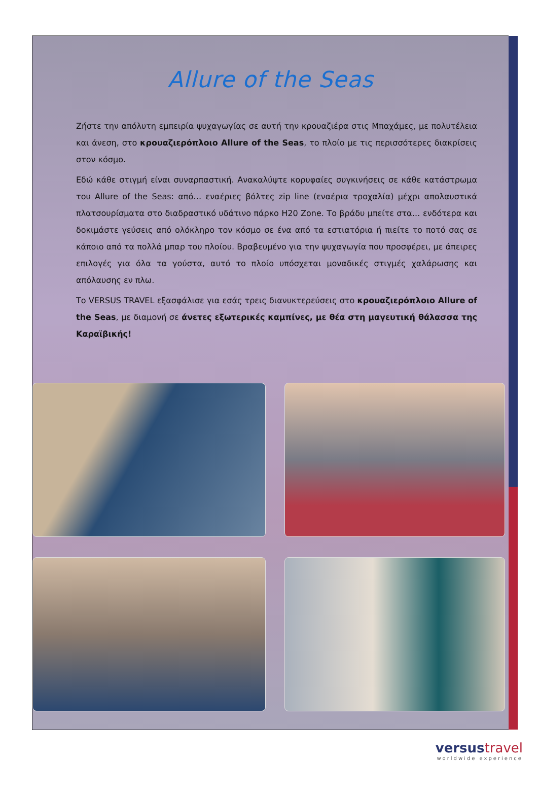Allure of the Seas
Ζήστε την απόλυτη εμπειρία ψυχαγωγίας σε αυτή την κρουαζιέρα στις Μπαχάμες, με πολυτέλεια και άνεση, στο κρουαζιερόπλοιο Allure of the Seas, το πλοίο με τις περισσότερες διακρίσεις στον κόσμο.
Εδώ κάθε στιγμή είναι συναρπαστική. Ανακαλύψτε κορυφαίες συγκινήσεις σε κάθε κατάστρωμα του Allure of the Seas: από… εναέριες βόλτες zip line (εναέρια τροχαλία) μέχρι απολαυστικά πλατσουρίσματα στο διαδραστικό υδάτινο πάρκο H20 Zone. Το βράδυ μπείτε στα… ενδότερα και δοκιμάστε γεύσεις από ολόκληρο τον κόσμο σε ένα από τα εστιατόρια ή πιείτε το ποτό σας σε κάποιο από τα πολλά μπαρ του πλοίου. Βραβευμένο για την ψυχαγωγία που προσφέρει, με άπειρες επιλογές για όλα τα γούστα, αυτό το πλοίο υπόσχεται μοναδικές στιγμές χαλάρωσης και απόλαυσης εν πλω.
Το VERSUS TRAVEL εξασφάλισε για εσάς τρεις διανυκτερεύσεις στο κρουαζιερόπλοιο Allure of the Seas, με διαμονή σε άνετες εξωτερικές καμπίνες, με θέα στη μαγευτική θάλασσα της Καραϊβικής!
versustravel
worldwide experience